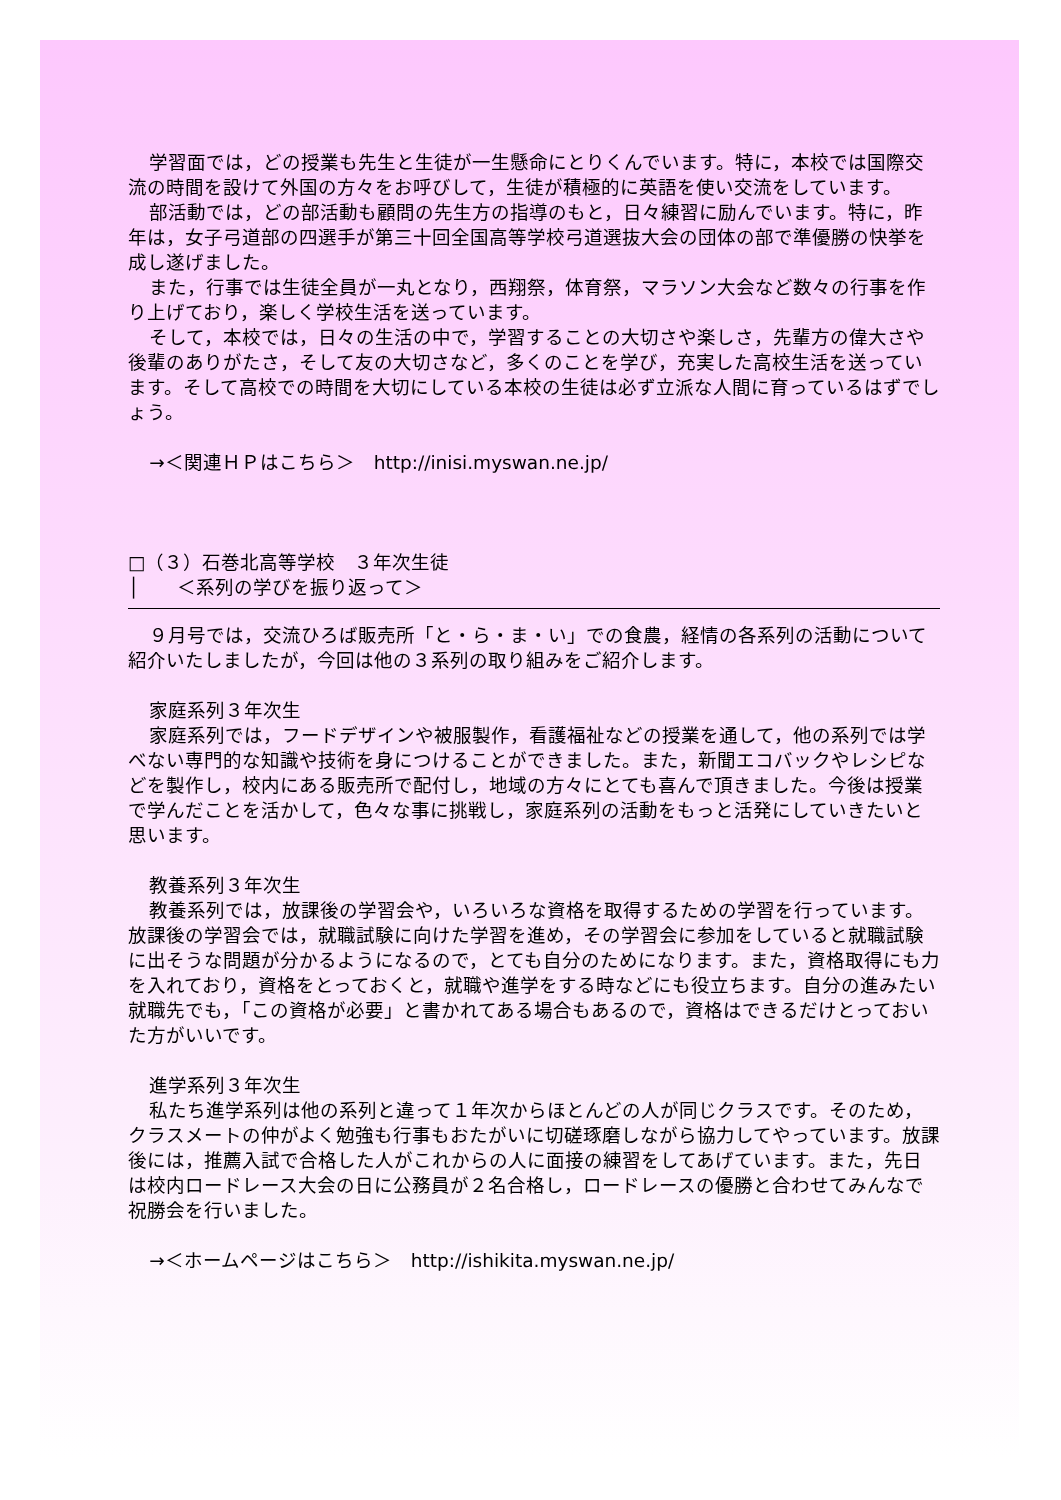学習面では，どの授業も先生と生徒が一生懸命にとりくんでいます。特に，本校では国際交流の時間を設けて外国の方々をお呼びして，生徒が積極的に英語を使い交流をしています。
部活動では，どの部活動も顧問の先生方の指導のもと，日々練習に励んでいます。特に，昨年は，女子弓道部の四選手が第三十回全国高等学校弓道選抜大会の団体の部で準優勝の快挙を成し遂げました。
また，行事では生徒全員が一丸となり，西翔祭，体育祭，マラソン大会など数々の行事を作り上げており，楽しく学校生活を送っています。
そして，本校では，日々の生活の中で，学習することの大切さや楽しさ，先輩方の偉大さや後輩のありがたさ，そして友の大切さなど，多くのことを学び，充実した高校生活を送っています。そして高校での時間を大切にしている本校の生徒は必ず立派な人間に育っているはずでしょう。
→＜関連ＨＰはこちら＞　http://inisi.myswan.ne.jp/
□（３）石巻北高等学校　３年次生徒
│　　＜系列の学びを振り返って＞
９月号では，交流ひろば販売所「と・ら・ま・い」での食農，経情の各系列の活動について紹介いたしましたが，今回は他の３系列の取り組みをご紹介します。
家庭系列３年次生
家庭系列では，フードデザインや被服製作，看護福祉などの授業を通して，他の系列では学べない専門的な知識や技術を身につけることができました。また，新聞エコバックやレシピなどを製作し，校内にある販売所で配付し，地域の方々にとても喜んで頂きました。今後は授業で学んだことを活かして，色々な事に挑戦し，家庭系列の活動をもっと活発にしていきたいと思います。
教養系列３年次生
教養系列では，放課後の学習会や，いろいろな資格を取得するための学習を行っています。放課後の学習会では，就職試験に向けた学習を進め，その学習会に参加をしていると就職試験に出そうな問題が分かるようになるので，とても自分のためになります。また，資格取得にも力を入れており，資格をとっておくと，就職や進学をする時などにも役立ちます。自分の進みたい就職先でも，「この資格が必要」と書かれてある場合もあるので，資格はできるだけとっておいた方がいいです。
進学系列３年次生
私たち進学系列は他の系列と違って１年次からほとんどの人が同じクラスです。そのため，クラスメートの仲がよく勉強も行事もおたがいに切磋琢磨しながら協力してやっています。放課後には，推薦入試で合格した人がこれからの人に面接の練習をしてあげています。また，先日は校内ロードレース大会の日に公務員が２名合格し，ロードレースの優勝と合わせてみんなで祝勝会を行いました。
→＜ホームページはこちら＞　http://ishikita.myswan.ne.jp/